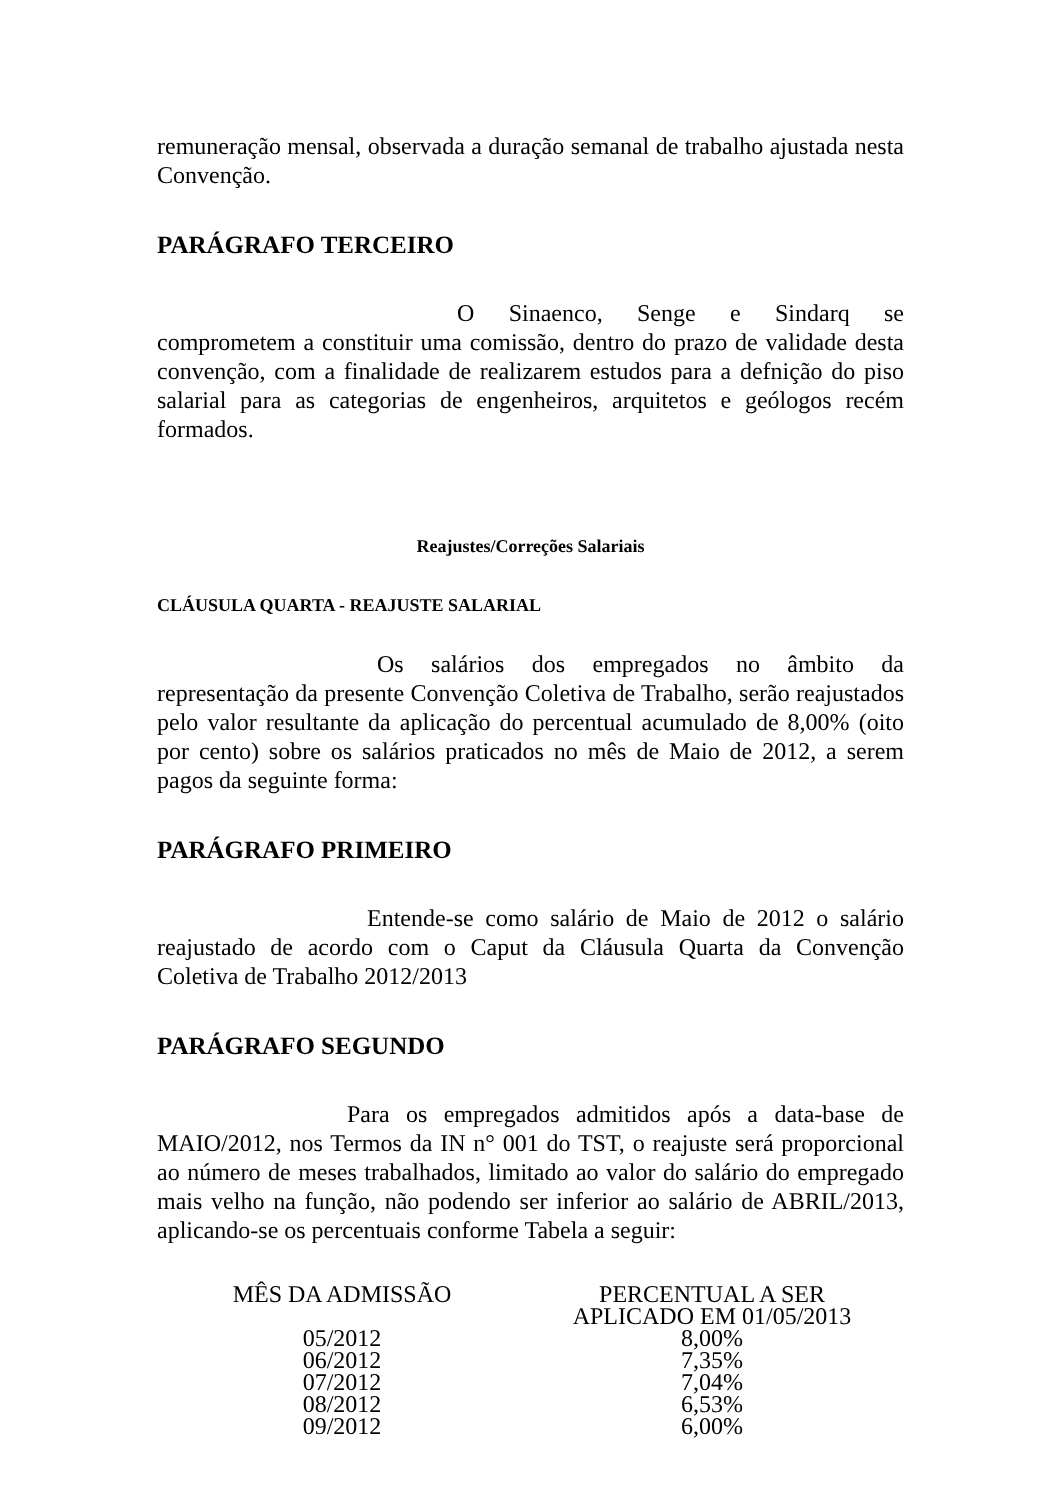remuneração mensal, observada a duração semanal de trabalho ajustada nesta Convenção.
PARÁGRAFO TERCEIRO
O Sinaenco, Senge e Sindarq se comprometem a constituir uma comissão, dentro do prazo de validade desta convenção, com a finalidade de realizarem estudos para a defnição do piso salarial para as categorias de engenheiros, arquitetos e geólogos recém formados.
Reajustes/Correções Salariais
CLÁUSULA QUARTA - REAJUSTE SALARIAL
Os salários dos empregados no âmbito da representação da presente Convenção Coletiva de Trabalho, serão reajustados pelo valor resultante da aplicação do percentual acumulado de 8,00% (oito por cento) sobre os salários praticados no mês de Maio de 2012, a serem pagos da seguinte forma:
PARÁGRAFO PRIMEIRO
Entende-se como salário de Maio de 2012 o salário reajustado de acordo com o Caput da Cláusula Quarta da Convenção Coletiva de Trabalho 2012/2013
PARÁGRAFO SEGUNDO
Para os empregados admitidos após a data-base de MAIO/2012, nos Termos da IN n° 001 do TST, o reajuste será proporcional ao número de meses trabalhados, limitado ao valor do salário do empregado mais velho na função, não podendo ser inferior ao salário de ABRIL/2013, aplicando-se os percentuais conforme Tabela a seguir:
| MÊS DA ADMISSÃO | PERCENTUAL A SER APLICADO EM 01/05/2013 |
| --- | --- |
| 05/2012 | 8,00% |
| 06/2012 | 7,35% |
| 07/2012 | 7,04% |
| 08/2012 | 6,53% |
| 09/2012 | 6,00% |